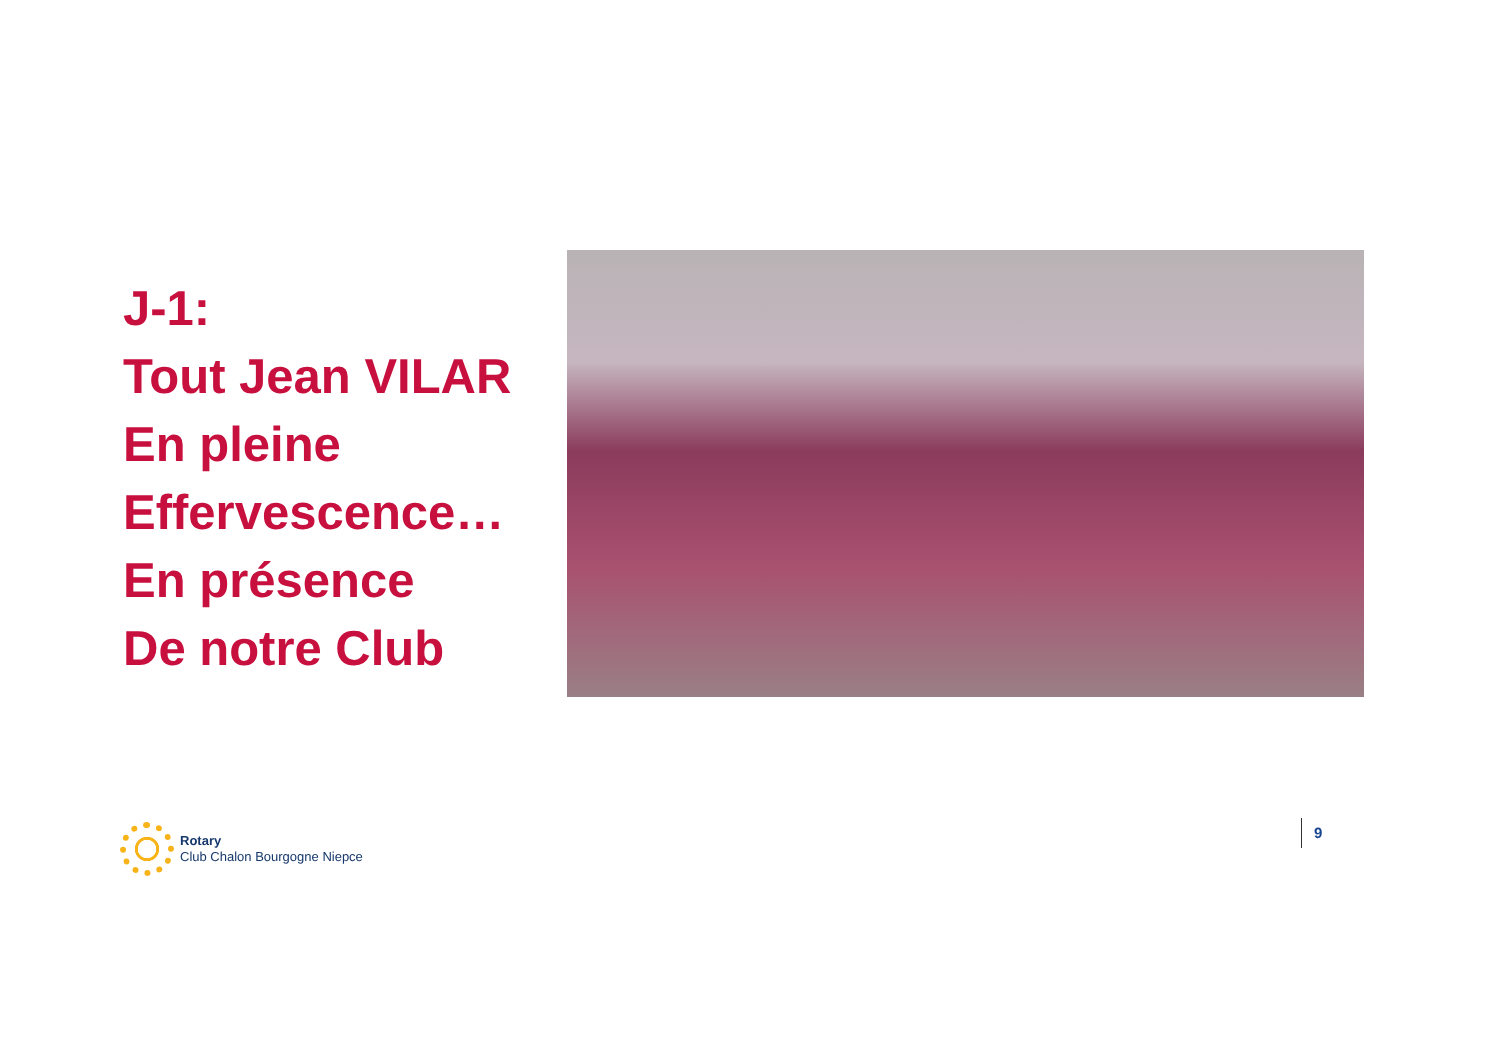J-1:
Tout Jean VILAR
En pleine
Effervescence…
En présence
De notre Club
Rotary
Club Chalon Bourgogne Niepce
9